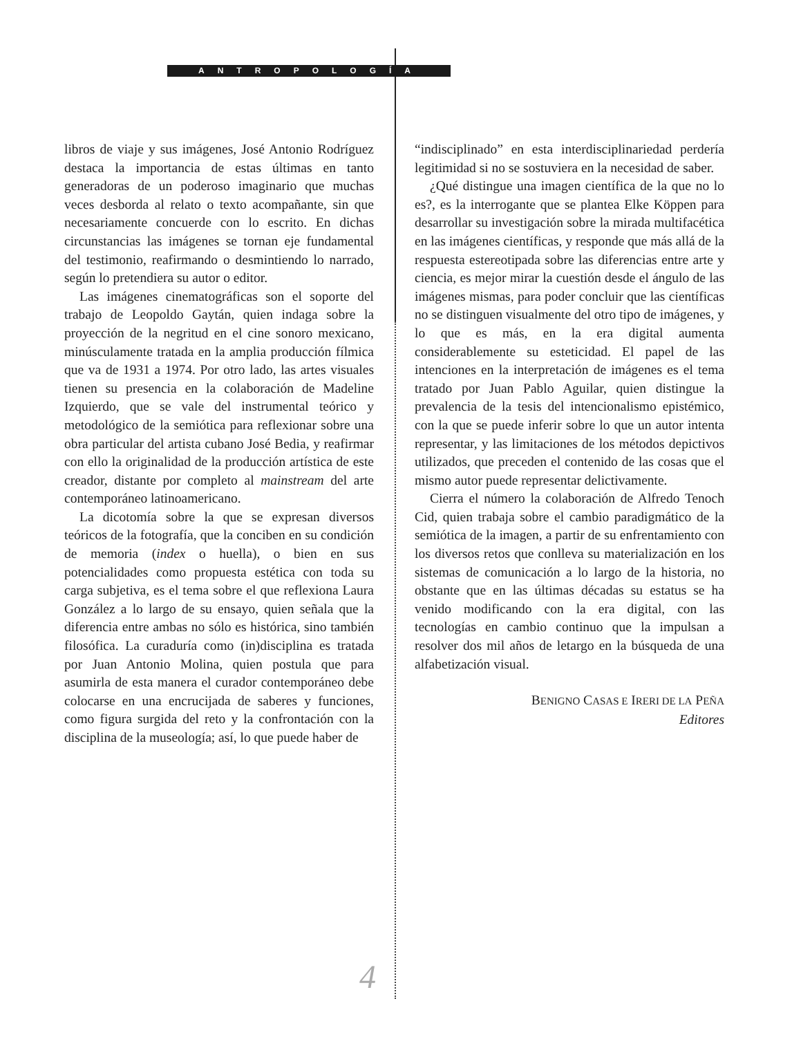ANTROPOLOGÍA
libros de viaje y sus imágenes, José Antonio Rodríguez destaca la importancia de estas últimas en tanto generadoras de un poderoso imaginario que muchas veces desborda al relato o texto acompañante, sin que necesariamente concuerde con lo escrito. En dichas circunstancias las imágenes se tornan eje fundamental del testimonio, reafirmando o desmintiendo lo narrado, según lo pretendiera su autor o editor.
Las imágenes cinematográficas son el soporte del trabajo de Leopoldo Gaytán, quien indaga sobre la proyección de la negritud en el cine sonoro mexicano, minúsculamente tratada en la amplia producción fílmica que va de 1931 a 1974. Por otro lado, las artes visuales tienen su presencia en la colaboración de Madeline Izquierdo, que se vale del instrumental teórico y metodológico de la semiótica para reflexionar sobre una obra particular del artista cubano José Bedia, y reafirmar con ello la originalidad de la producción artística de este creador, distante por completo al mainstream del arte contemporáneo latinoamericano.
La dicotomía sobre la que se expresan diversos teóricos de la fotografía, que la conciben en su condición de memoria (index o huella), o bien en sus potencialidades como propuesta estética con toda su carga subjetiva, es el tema sobre el que reflexiona Laura González a lo largo de su ensayo, quien señala que la diferencia entre ambas no sólo es histórica, sino también filosófica. La curaduría como (in)disciplina es tratada por Juan Antonio Molina, quien postula que para asumirla de esta manera el curador contemporáneo debe colocarse en una encrucijada de saberes y funciones, como figura surgida del reto y la confrontación con la disciplina de la museología; así, lo que puede haber de
“indisciplinado” en esta interdisciplinariedad perdería legitimidad si no se sostuviera en la necesidad de saber.
¿Qué distingue una imagen científica de la que no lo es?, es la interrogante que se plantea Elke Köppen para desarrollar su investigación sobre la mirada multifacética en las imágenes científicas, y responde que más allá de la respuesta estereotipada sobre las diferencias entre arte y ciencia, es mejor mirar la cuestión desde el ángulo de las imágenes mismas, para poder concluir que las científicas no se distinguen visualmente del otro tipo de imágenes, y lo que es más, en la era digital aumenta considerablemente su esteticidad. El papel de las intenciones en la interpretación de imágenes es el tema tratado por Juan Pablo Aguilar, quien distingue la prevalencia de la tesis del intencionalismo epistémico, con la que se puede inferir sobre lo que un autor intenta representar, y las limitaciones de los métodos depictivos utilizados, que preceden el contenido de las cosas que el mismo autor puede representar delictivamente.
Cierra el número la colaboración de Alfredo Tenoch Cid, quien trabaja sobre el cambio paradigmático de la semiótica de la imagen, a partir de su enfrentamiento con los diversos retos que conlleva su materialización en los sistemas de comunicación a lo largo de la historia, no obstante que en las últimas décadas su estatus se ha venido modificando con la era digital, con las tecnologías en cambio continuo que la impulsan a resolver dos mil años de letargo en la búsqueda de una alfabetización visual.
BENIGNO CASAS E IRERI DE LA PEÑA
Editores
4